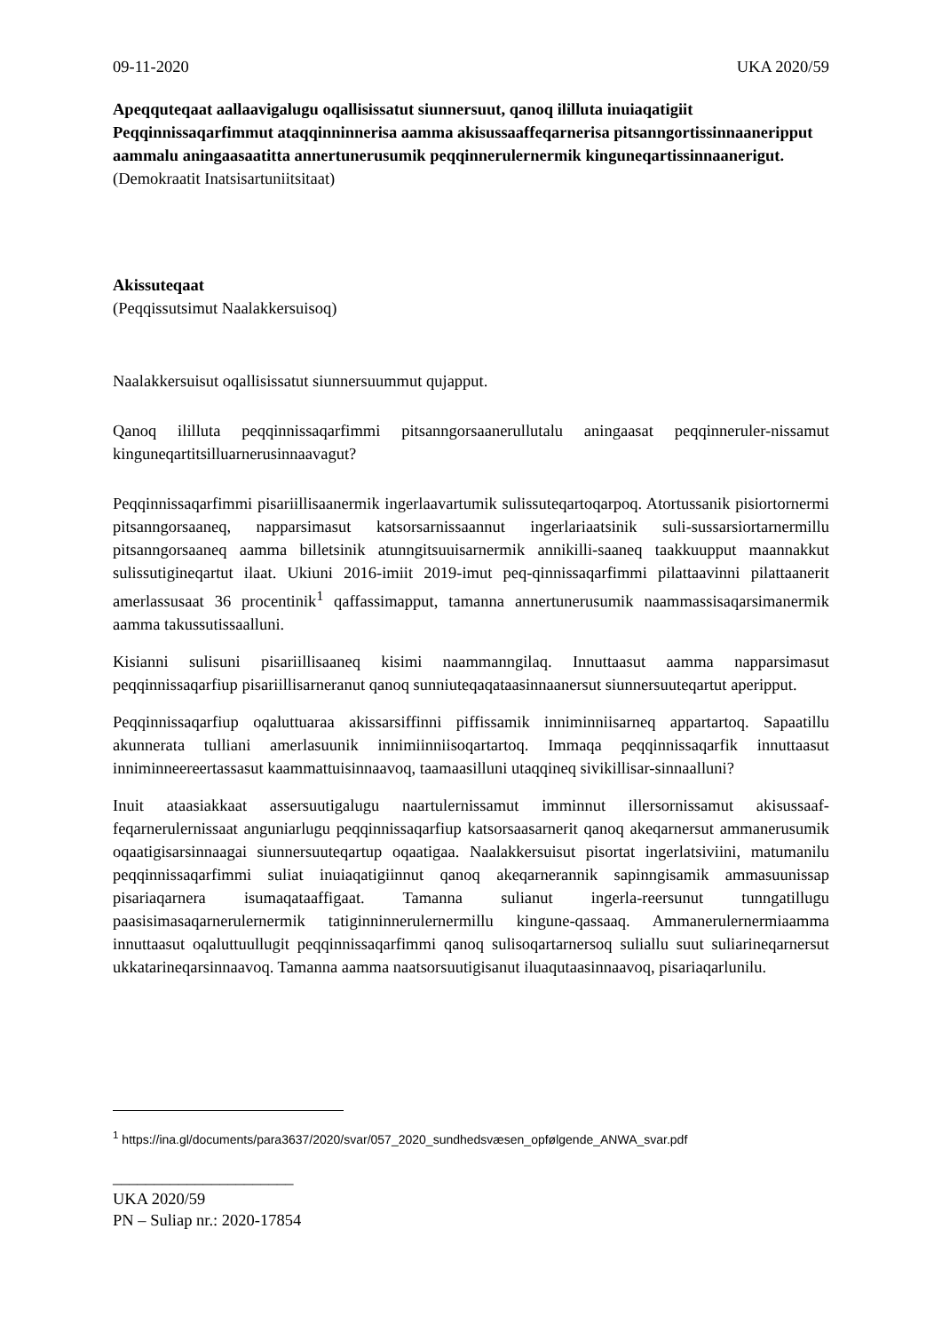09-11-2020 UKA 2020/59
Apeqquteqaat aallaavigalugu oqallisissatut siunnersuut, qanoq ililluta inuiaqatigiit Peqqinnissaqarfimmut ataqqinninnerisa aamma akisussaaffeqarnerisa pitsanngortissinnaaneripput aammalu aningaasaatitta annertunerusumik peqqinnerulernermik kinguneqartissinnaanerigut.
(Demokraatit Inatsisartuniitsitaat)
Akissuteqaat
(Peqqissutsimut Naalakkersuisoq)
Naalakkersuisut oqallisissatut siunnersuummut qujapput.
Qanoq ililluta peqqinnissaqarfimmi pitsanngorsaanerullutalu aningaasat peqqinneruler-nissamut kinguneqartitsilluarnerusinnaavagut?
Peqqinnissaqarfimmi pisariillisaanermik ingerlaavartumik sulissuteqartoqarpoq. Atortussanik pisiortornermi pitsanngorsaaneq, napparsimasut katsorsarnissaannut ingerlariaatsinik suli-sussarsiortarnermillu pitsanngorsaaneq aamma billetsinik atunngitsuuisarnermik annikilli-saaneq taakkuupput maannakkut sulissutigineqartut ilaat. Ukiuni 2016-imiit 2019-imut peq-qinnissaqarfimmi pilattaavinni pilattaanerit amerlassusaat 36 procentinik<sup>1</sup> qaffassimapput, tamanna annertunerusumik naammassisaqarsimanermik aamma takussutissaalluni.
Kisianni sulisuni pisariillisaaneq kisimi naammanngilaq. Innuttaasut aamma napparsimasut peqqinnissaqarfiup pisariillisarneranut qanoq sunniuteqaqataasinnaanersut siunnersuuteqartut aperipput.
Peqqinnissaqarfiup oqaluttuaraa akissarsiffinni piffissamik inniminniisarneq appartartoq. Sapaatillu akunnerata tulliani amerlasuunik innimiinniisoqartartoq. Immaqa peqqinnissaqarfik innuttaasut inniminneereertassasut kaammattuisinnaavoq, taamaasilluni utaqqineq sivikillisar-sinnaalluni?
Inuit ataasiakkaat assersuutigalugu naartulernissamut imminnut illersornissamut akisussaaf-feqarnerulernissaat anguniarlugu peqqinnissaqarfiup katsorsaasarnerit qanoq akeqarnersut ammanerusumik oqaatigisarsinnaagai siunnersuuteqartup oqaatigaa. Naalakkersuisut pisortat ingerlatsiviini, matumanilu peqqinnissaqarfimmi suliat inuiaqatigiinnut qanoq akeqarnerannik sapinngisamik ammasuunissap pisariaqarnera isumaqataaffigaat. Tamanna sulianut ingerla-reersunut tunngatillugu paasisimasaqarnerulernermik tatiginninnerulernermillu kingune-qassaaq. Ammanerulernermiaamma innuttaasut oqaluttuullugit peqqinnissaqarfimmi qanoq sulisoqartarnersoq suliallu suut suliarineqarnersut ukkatarineqarsinnaavoq. Tamanna aamma naatsorsuutigisanut iluaqutaasinnaavoq, pisariaqarlunilu.
<sup>1</sup> https://ina.gl/documents/para3637/2020/svar/057_2020_sundhedsvæsen_opfølgende_ANWA_svar.pdf
______________________
UKA 2020/59
PN – Suliap nr.: 2020-17854